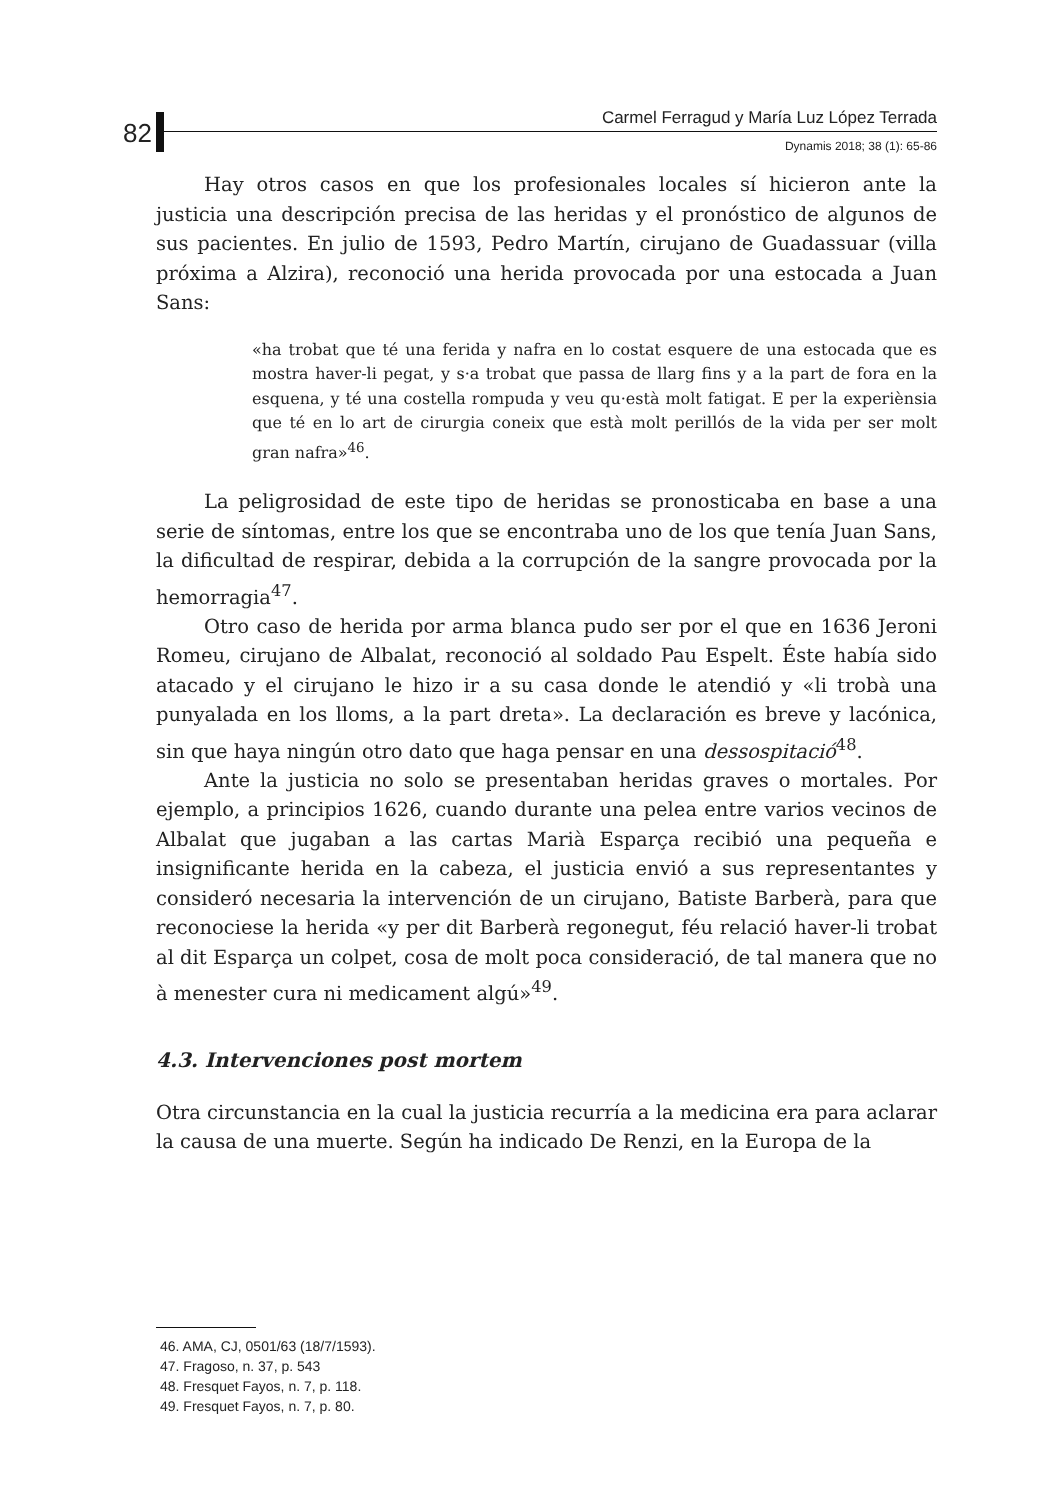82
Carmel Ferragud y María Luz López Terrada
Dynamis 2018; 38 (1): 65-86
Hay otros casos en que los profesionales locales sí hicieron ante la justicia una descripción precisa de las heridas y el pronóstico de algunos de sus pacientes. En julio de 1593, Pedro Martín, cirujano de Guadassuar (villa próxima a Alzira), reconoció una herida provocada por una estocada a Juan Sans:
«ha trobat que té una ferida y nafra en lo costat esquere de una estocada que es mostra haver-li pegat, y s·a trobat que passa de llarg fins y a la part de fora en la esquena, y té una costella rompuda y veu qu·està molt fatigat. E per la experiènsia que té en lo art de cirurgia coneix que està molt perillós de la vida per ser molt gran nafra»<sup>46</sup>.
La peligrosidad de este tipo de heridas se pronosticaba en base a una serie de síntomas, entre los que se encontraba uno de los que tenía Juan Sans, la dificultad de respirar, debida a la corrupción de la sangre provocada por la hemorragia<sup>47</sup>.
Otro caso de herida por arma blanca pudo ser por el que en 1636 Jeroni Romeu, cirujano de Albalat, reconoció al soldado Pau Espelt. Éste había sido atacado y el cirujano le hizo ir a su casa donde le atendió y «li trobà una punyalada en los lloms, a la part dreta». La declaración es breve y lacónica, sin que haya ningún otro dato que haga pensar en una dessospitació<sup>48</sup>.
Ante la justicia no solo se presentaban heridas graves o mortales. Por ejemplo, a principios 1626, cuando durante una pelea entre varios vecinos de Albalat que jugaban a las cartas Marià Esparça recibió una pequeña e insignificante herida en la cabeza, el justicia envió a sus representantes y consideró necesaria la intervención de un cirujano, Batiste Barberà, para que reconociese la herida «y per dit Barberà regonegut, féu relació haver-li trobat al dit Esparça un colpet, cosa de molt poca consideració, de tal manera que no à menester cura ni medicament algú»<sup>49</sup>.
4.3. Intervenciones post mortem
Otra circunstancia en la cual la justicia recurría a la medicina era para aclarar la causa de una muerte. Según ha indicado De Renzi, en la Europa de la
46. AMA, CJ, 0501/63 (18/7/1593).
47. Fragoso, n. 37, p. 543
48. Fresquet Fayos, n. 7, p. 118.
49. Fresquet Fayos, n. 7, p. 80.